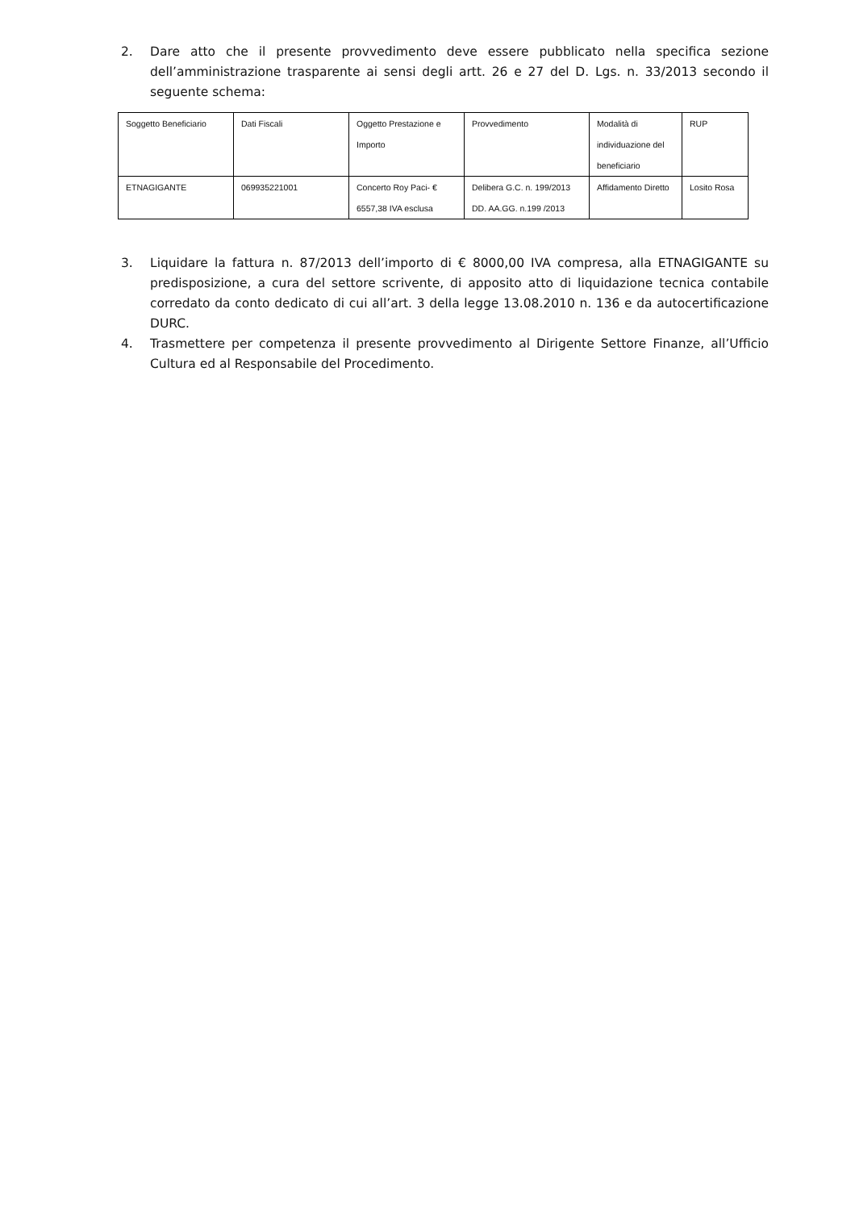2. Dare atto che il presente provvedimento deve essere pubblicato nella specifica sezione dell’amministrazione trasparente ai sensi degli artt. 26 e 27 del D. Lgs. n. 33/2013 secondo il seguente schema:
| Soggetto Beneficiario | Dati Fiscali | Oggetto Prestazione e Importo | Provvedimento | Modalità di individuazione del beneficiario | RUP |
| ETNAGIGANTE | 069935221001 | Concerto Roy Paci- € 6557,38 IVA esclusa | Delibera G.C. n. 199/2013 DD. AA.GG. n.199 /2013 | Affidamento Diretto | Losito Rosa |
3. Liquidare la fattura n. 87/2013 dell’importo di € 8000,00 IVA compresa, alla ETNAGIGANTE su predisposizione, a cura del settore scrivente, di apposito atto di liquidazione tecnica contabile corredato da conto dedicato di cui all’art. 3 della legge 13.08.2010 n. 136 e da autocertificazione DURC.
4. Trasmettere per competenza il presente provvedimento al Dirigente Settore Finanze, all’Ufficio Cultura ed al Responsabile del Procedimento.